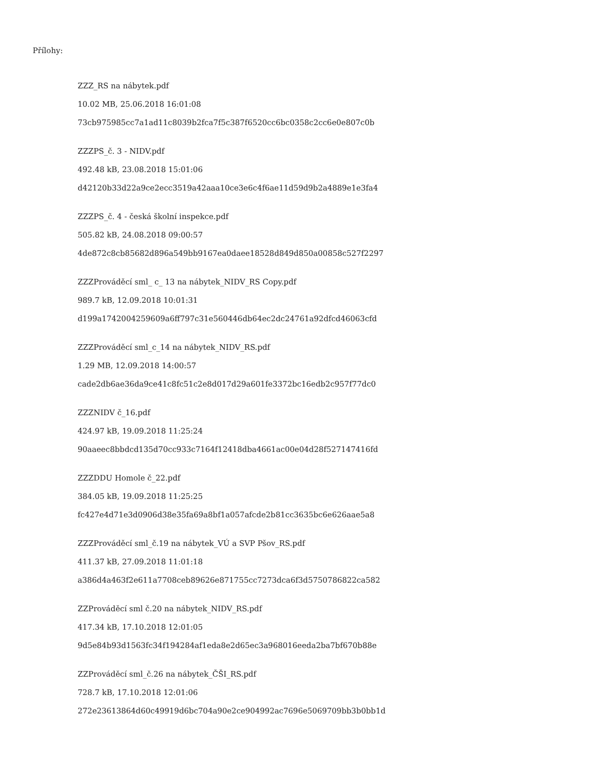Přílohy:
ZZZ_RS na nábytek.pdf
10.02 MB, 25.06.2018 16:01:08
73cb975985cc7a1ad11c8039b2fca7f5c387f6520cc6bc0358c2cc6e0e807c0b
ZZZPS_č. 3 - NIDV.pdf
492.48 kB, 23.08.2018 15:01:06
d42120b33d22a9ce2ecc3519a42aaa10ce3e6c4f6ae11d59d9b2a4889e1e3fa4
ZZZPS_č. 4 - česká školní inspekce.pdf
505.82 kB, 24.08.2018 09:00:57
4de872c8cb85682d896a549bb9167ea0daee18528d849d850a00858c527f2297
ZZZProváděcí sml_ c_ 13 na nábytek_NIDV_RS Copy.pdf
989.7 kB, 12.09.2018 10:01:31
d199a1742004259609a6ff797c31e560446db64ec2dc24761a92dfcd46063cfd
ZZZProváděcí sml_c_14 na nábytek_NIDV_RS.pdf
1.29 MB, 12.09.2018 14:00:57
cade2db6ae36da9ce41c8fc51c2e8d017d29a601fe3372bc16edb2c957f77dc0
ZZZNIDV č_16.pdf
424.97 kB, 19.09.2018 11:25:24
90aaeec8bbdcd135d70cc933c7164f12418dba4661ac00e04d28f527147416fd
ZZZDDU Homole č_22.pdf
384.05 kB, 19.09.2018 11:25:25
fc427e4d71e3d0906d38e35fa69a8bf1a057afcde2b81cc3635bc6e626aae5a8
ZZZProváděcí sml_č.19 na nábytek_VÚ a SVP Pšov_RS.pdf
411.37 kB, 27.09.2018 11:01:18
a386d4a463f2e611a7708ceb89626e871755cc7273dca6f3d5750786822ca582
ZZProváděcí sml č.20 na nábytek_NIDV_RS.pdf
417.34 kB, 17.10.2018 12:01:05
9d5e84b93d1563fc34f194284af1eda8e2d65ec3a968016eeda2ba7bf670b88e
ZZProváděcí sml_č.26 na nábytek_ČŠI_RS.pdf
728.7 kB, 17.10.2018 12:01:06
272e23613864d60c49919d6bc704a90e2ce904992ac7696e5069709bb3b0bb1d